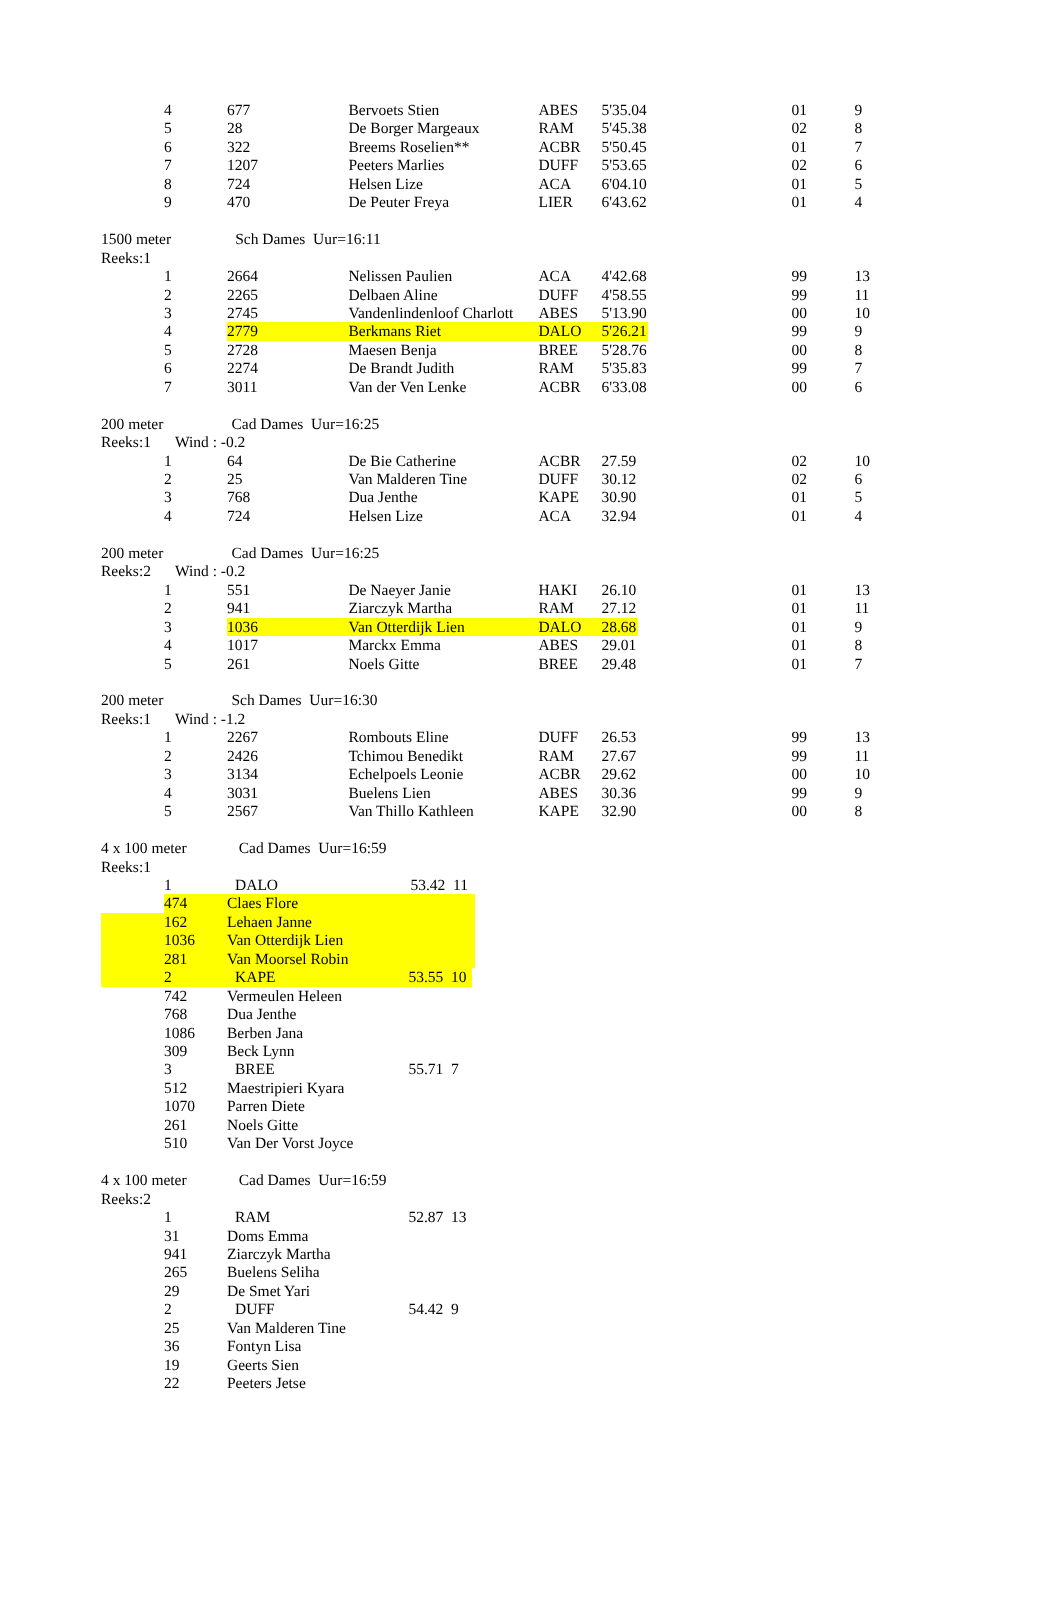| | 4 | 677 | Bervoets Stien | ABES | 5'35.04 | 01 | 9 |
| | 5 | 28 | De Borger Margeaux | RAM | 5'45.38 | 02 | 8 |
| | 6 | 322 | Breems Roselien** | ACBR | 5'50.45 | 01 | 7 |
| | 7 | 1207 | Peeters Marlies | DUFF | 5'53.65 | 02 | 6 |
| | 8 | 724 | Helsen Lize | ACA | 6'04.10 | 01 | 5 |
| | 9 | 470 | De Peuter Freya | LIER | 6'43.62 | 01 | 4 |
| 1500 meter Sch Dames Uur=16:11 | | | | | | | |
| Reeks:1 | | | | | | | |
| | 1 | 2664 | Nelissen Paulien | ACA | 4'42.68 | 99 | 13 |
| | 2 | 2265 | Delbaen Aline | DUFF | 4'58.55 | 99 | 11 |
| | 3 | 2745 | Vandenlindenloof Charlott | ABES | 5'13.90 | 00 | 10 |
| | 4 | 2779 | Berkmans Riet | DALO | 5'26.21 | 99 | 9 |
| | 5 | 2728 | Maesen Benja | BREE | 5'28.76 | 00 | 8 |
| | 6 | 2274 | De Brandt Judith | RAM | 5'35.83 | 99 | 7 |
| | 7 | 3011 | Van der Ven Lenke | ACBR | 6'33.08 | 00 | 6 |
| 200 meter Cad Dames Uur=16:25 | | | | | | | |
| Reeks:1 Wind : -0.2 | | | | | | | |
| | 1 | 64 | De Bie Catherine | ACBR | 27.59 | 02 | 10 |
| | 2 | 25 | Van Malderen Tine | DUFF | 30.12 | 02 | 6 |
| | 3 | 768 | Dua Jenthe | KAPE | 30.90 | 01 | 5 |
| | 4 | 724 | Helsen Lize | ACA | 32.94 | 01 | 4 |
| 200 meter Cad Dames Uur=16:25 | | | | | | | |
| Reeks:2 Wind : -0.2 | | | | | | | |
| | 1 | 551 | De Naeyer Janie | HAKI | 26.10 | 01 | 13 |
| | 2 | 941 | Ziarczyk Martha | RAM | 27.12 | 01 | 11 |
| | 3 | 1036 | Van Otterdijk Lien | DALO | 28.68 | 01 | 9 |
| | 4 | 1017 | Marckx Emma | ABES | 29.01 | 01 | 8 |
| | 5 | 261 | Noels Gitte | BREE | 29.48 | 01 | 7 |
| 200 meter Sch Dames Uur=16:30 | | | | | | | |
| Reeks:1 Wind : -1.2 | | | | | | | |
| | 1 | 2267 | Rombouts Eline | DUFF | 26.53 | 99 | 13 |
| | 2 | 2426 | Tchimou Benedikt | RAM | 27.67 | 99 | 11 |
| | 3 | 3134 | Echelpoels Leonie | ACBR | 29.62 | 00 | 10 |
| | 4 | 3031 | Buelens Lien | ABES | 30.36 | 99 | 9 |
| | 5 | 2567 | Van Thillo Kathleen | KAPE | 32.90 | 00 | 8 |
| 4 x 100 meter Cad Dames Uur=16:59 | | | | | | | |
| Reeks:1 | | | | | | | |
| | 1 | DALO | 53.42 11 | | | | |
| | 474 | Claes Flore | | | | | |
| | 162 | Lehaen Janne | | | | | |
| | 1036 | Van Otterdijk Lien | | | | | |
| | 281 | Van Moorsel Robin | | | | | |
| | 2 | KAPE | 53.55 10 | | | | |
| | 742 | Vermeulen Heleen | | | | | |
| | 768 | Dua Jenthe | | | | | |
| | 1086 | Berben Jana | | | | | |
| | 309 | Beck Lynn | | | | | |
| | 3 | BREE | 55.71 7 | | | | |
| | 512 | Maestripieri Kyara | | | | | |
| | 1070 | Parren Diete | | | | | |
| | 261 | Noels Gitte | | | | | |
| | 510 | Van Der Vorst Joyce | | | | | |
| 4 x 100 meter Cad Dames Uur=16:59 | | | | | | | |
| Reeks:2 | | | | | | | |
| | 1 | RAM | 52.87 13 | | | | |
| | 31 | Doms Emma | | | | | |
| | 941 | Ziarczyk Martha | | | | | |
| | 265 | Buelens Seliha | | | | | |
| | 29 | De Smet Yari | | | | | |
| | 2 | DUFF | 54.42 9 | | | | |
| | 25 | Van Malderen Tine | | | | | |
| | 36 | Fontyn Lisa | | | | | |
| | 19 | Geerts Sien | | | | | |
| | 22 | Peeters Jetse | | | | | |